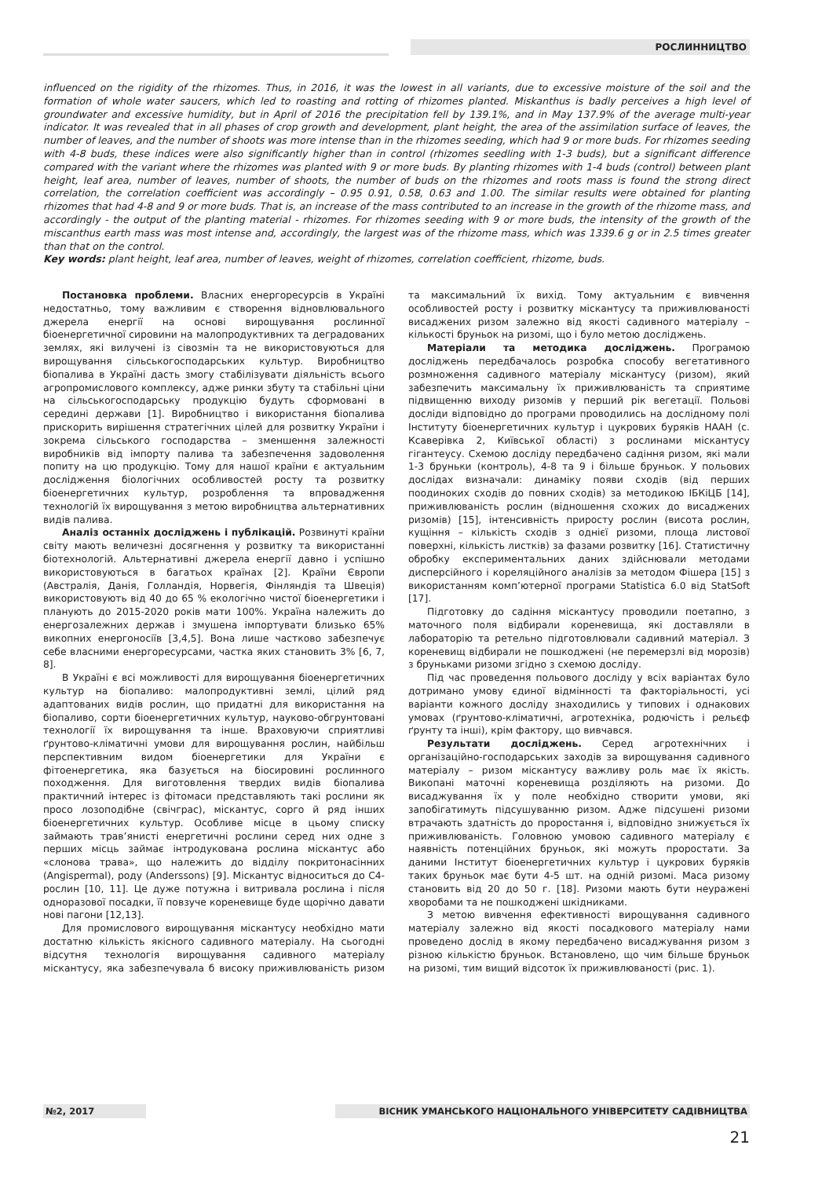РОСЛИННИЦТВО
influenced on the rigidity of the rhizomes. Thus, in 2016, it was the lowest in all variants, due to excessive moisture of the soil and the formation of whole water saucers, which led to roasting and rotting of rhizomes planted. Miskanthus is badly perceives a high level of groundwater and excessive humidity, but in April of 2016 the precipitation fell by 139.1%, and in May 137.9% of the average multi-year indicator. It was revealed that in all phases of crop growth and development, plant height, the area of the assimilation surface of leaves, the number of leaves, and the number of shoots was more intense than in the rhizomes seeding, which had 9 or more buds. For rhizomes seeding with 4-8 buds, these indices were also significantly higher than in control (rhizomes seedling with 1-3 buds), but a significant difference compared with the variant where the rhizomes was planted with 9 or more buds. By planting rhizomes with 1-4 buds (control) between plant height, leaf area, number of leaves, number of shoots, the number of buds on the rhizomes and roots mass is found the strong direct correlation, the correlation coefficient was accordingly – 0.95 0.91, 0.58, 0.63 and 1.00. The similar results were obtained for planting rhizomes that had 4-8 and 9 or more buds. That is, an increase of the mass contributed to an increase in the growth of the rhizome mass, and accordingly - the output of the planting material - rhizomes. For rhizomes seeding with 9 or more buds, the intensity of the growth of the miscanthus earth mass was most intense and, accordingly, the largest was of the rhizome mass, which was 1339.6 g or in 2.5 times greater than that on the control.
Key words: plant height, leaf area, number of leaves, weight of rhizomes, correlation coefficient, rhizome, buds.
Постановка проблеми. Власних енергоресурсів в Україні недостатньо, тому важливим є створення відновлювального джерела енергії на основі вирощування рослинної біоенергетичної сировини на малопродуктивних та деградованих землях, які вилучені із сівозмін та не використовуються для вирощування сільськогосподарських культур. Виробництво біопалива в Україні дасть змогу стабілізувати діяльність всього агропромислового комплексу, адже ринки збуту та стабільні ціни на сільськогосподарську продукцію будуть сформовані в середині держави [1]. Виробництво і використання біопалива прискорить вирішення стратегічних цілей для розвитку України і зокрема сільського господарства – зменшення залежності виробників від імпорту палива та забезпечення задоволення попиту на цю продукцію. Тому для нашої країни є актуальним дослідження біологічних особливостей росту та розвитку біоенергетичних культур, розроблення та впровадження технологій їх вирощування з метою виробництва альтернативних видів палива.
Аналіз останніх досліджень і публікацій. Розвинуті країни світу мають величезні досягнення у розвитку та використанні біотехнологій. Альтернативні джерела енергії давно і успішно використовуються в багатьох країнах [2]. Країни Європи (Австралія, Данія, Голландія, Норвегія, Фінляндія та Швеція) використовують від 40 до 65 % екологічно чистої біоенергетики і планують до 2015-2020 років мати 100%. Україна належить до енергозалежних держав і змушена імпортувати близько 65% викопних енергоносіїв [3,4,5]. Вона лише частково забезпечує себе власними енергоресурсами, частка яких становить 3% [6, 7, 8].
В Україні є всі можливості для вирощування біоенергетичних культур на біопаливо: малопродуктивні землі, цілий ряд адаптованих видів рослин, що придатні для використання на біопаливо, сорти біоенергетичних культур, науково-обгрунтовані технології їх вирощування та інше. Враховуючи сприятливі ґрунтово-кліматичні умови для вирощування рослин, найбільш перспективним видом біоенергетики для України є фітоенергетика, яка базується на біосировині рослинного походження. Для виготовлення твердих видів біопалива практичний інтерес із фітомаси представляють такі рослини як просо лозоподібне (свічграс), міскантус, сорго й ряд інших біоенергетичних культур. Особливе місце в цьому списку займають трав’янисті енергетичні рослини серед них одне з перших місць займає інтродукована рослина міскантус або «слонова трава», що належить до відділу покритонасінних (Angispermal), роду (Anderssons) [9]. Міскантус відноситься до С4-рослин [10, 11]. Це дуже потужна і витривала рослина і після одноразової посадки, її повзуче кореневище буде щорічно давати нові пагони [12,13].
Для промислового вирощування міскантусу необхідно мати достатню кількість якісного садивного матеріалу. На сьогодні відсутня технологія вирощування садивного матеріалу міскантусу, яка забезпечувала б високу приживлюваність ризом та максимальний їх вихід. Тому актуальним є вивчення особливостей росту і розвитку міскантусу та приживлюваності висаджених ризом залежно від якості садивного матеріалу – кількості бруньок на ризомі, що і було метою досліджень.
Матеріали та методика досліджень. Програмою досліджень передбачалось розробка способу вегетативного розмноження садивного матеріалу міскантусу (ризом), який забезпечить максимальну їх приживлюваність та сприятиме підвищенню виходу ризомів у перший рік вегетації. Польові досліди відповідно до програми проводились на дослідному полі Інституту біоенергетичних культур і цукрових буряків НААН (с. Ксаверівка 2, Київської області) з рослинами міскантусу гігантеусу. Схемою досліду передбачено садіння ризом, які мали 1-3 бруньки (контроль), 4-8 та 9 і більше бруньок. У польових дослідах визначали: динаміку появи сходів (від перших поодиноких сходів до повних сходів) за методикою ІБКіЦБ [14], приживлюваність рослин (відношення схожих до висаджених ризомів) [15], інтенсивність приросту рослин (висота рослин, кущіння – кількість сходів з однієї ризоми, площа листової поверхні, кількість листків) за фазами розвитку [16]. Статистичну обробку експериментальних даних здійснювали методами дисперсійного і кореляційного аналізів за методом Фішера [15] з використанням комп’ютерної програми Statistica 6.0 від StatSoft [17].
Підготовку до садіння міскантусу проводили поетапно, з маточного поля відбирали кореневища, які доставляли в лабораторію та ретельно підготовлювали садивний матеріал. З кореневищ відбирали не пошкоджені (не перемерзлі від морозів) з бруньками ризоми згідно з схемою досліду.
Під час проведення польового досліду у всіх варіантах було дотримано умову єдиної відмінності та факторіальності, усі варіанти кожного досліду знаходились у типових і однакових умовах (ґрунтово-кліматичні, агротехніка, родючість і рельєф ґрунту та інші), крім фактору, що вивчався.
Результати досліджень. Серед агротехнічних і організаційно-господарських заходів за вирощування садивного матеріалу – ризом міскантусу важливу роль має їх якість. Викопані маточні кореневища розділяють на ризоми. До висаджування їх у поле необхідно створити умови, які запобігатимуть підсушуванню ризом. Адже підсушені ризоми втрачають здатність до проростання і, відповідно знижується їх приживлюваність. Головною умовою садивного матеріалу є наявність потенційних бруньок, які можуть проростати. За даними Інститут біоенергетичних культур і цукрових буряків таких бруньок має бути 4-5 шт. на одній ризомі. Маса ризому становить від 20 до 50 г. [18]. Ризоми мають бути неуражені хворобами та не пошкоджені шкідниками.
З метою вивчення ефективності вирощування садивного матеріалу залежно від якості посадкового матеріалу нами проведено дослід в якому передбачено висаджування ризом з різною кількістю бруньок. Встановлено, що чим більше бруньок на ризомі, тим вищий відсоток їх приживлюваності (рис. 1).
№2, 2017 ВІСНИК УМАНСЬКОГО НАЦІОНАЛЬНОГО УНІВЕРСИТЕТУ САДІВНИЦТВА
21